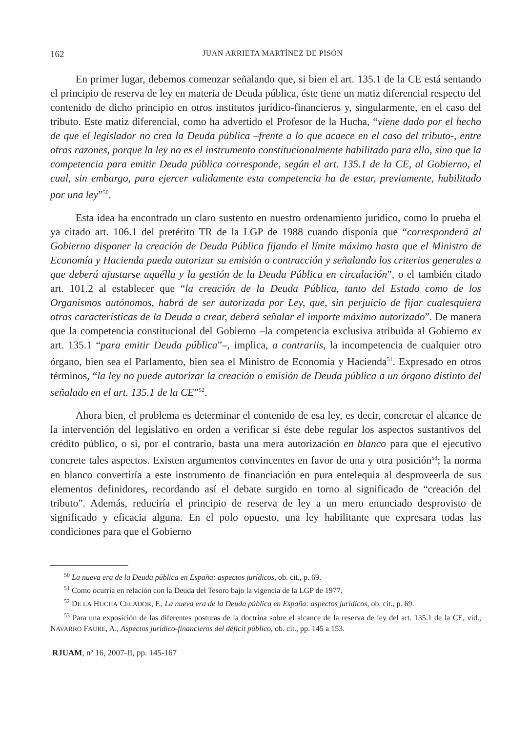162 JUAN ARRIETA MARTÍNEZ DE PISÓN
En primer lugar, debemos comenzar señalando que, si bien el art. 135.1 de la CE está sentando el principio de reserva de ley en materia de Deuda pública, éste tiene un matiz diferencial respecto del contenido de dicho principio en otros institutos jurídico-financieros y, singularmente, en el caso del tributo. Este matiz diferencial, como ha advertido el Profesor de la Hucha, “viene dado por el hecho de que el legislador no crea la Deuda pública –frente a lo que acaece en el caso del tributo-, entre otras razones, porque la ley no es el instrumento constitucionalmente habilitado para ello, sino que la competencia para emitir Deuda pública corresponde, según el art. 135.1 de la CE, al Gobierno, el cual, sin embargo, para ejercer validamente esta competencia ha de estar, previamente, habilitado por una ley”<sup>50</sup>.
Esta idea ha encontrado un claro sustento en nuestro ordenamiento jurídico, como lo prueba el ya citado art. 106.1 del pretérito TR de la LGP de 1988 cuando disponía que “corresponderá al Gobierno disponer la creación de Deuda Pública fijando el límite máximo hasta que el Ministro de Economía y Hacienda pueda autorizar su emisión o contracción y señalando los criterios generales a que deberá ajustarse aquélla y la gestión de la Deuda Pública en circulación”, o el también citado art. 101.2 al establecer que “la creación de la Deuda Pública, tanto del Estado como de los Organismos autónomos, habrá de ser autorizada por Ley, que, sin perjuicio de fijar cualesquiera otras características de la Deuda a crear, deberá señalar el importe máximo autorizado”. De manera que la competencia constitucional del Gobierno –la competencia exclusiva atribuida al Gobierno ex art. 135.1 “para emitir Deuda pública”–, implica, a contrariis, la incompetencia de cualquier otro órgano, bien sea el Parlamento, bien sea el Ministro de Economía y Hacienda<sup>51</sup>. Expresado en otros términos, “la ley no puede autorizar la creación o emisión de Deuda pública a un órgano distinto del señalado en el art. 135.1 de la CE”<sup>52</sup>.
Ahora bien, el problema es determinar el contenido de esa ley, es decir, concretar el alcance de la intervención del legislativo en orden a verificar si éste debe regular los aspectos sustantivos del crédito público, o si, por el contrario, basta una mera autorización en blanco para que el ejecutivo concrete tales aspectos. Existen argumentos convincentes en favor de una y otra posición<sup>53</sup>; la norma en blanco convertiría a este instrumento de financiación en pura entelequia al desproveerla de sus elementos definidores, recordando así el debate surgido en torno al significado de “creación del tributo”. Además, reduciría el principio de reserva de ley a un mero enunciado desprovisto de significado y eficacia alguna. En el polo opuesto, una ley habilitante que expresara todas las condiciones para que el Gobierno
<sup>50</sup> La nueva era de la Deuda pública en España: aspectos jurídicos, ob. cit., p. 69.
<sup>51</sup> Como ocurría en relación con la Deuda del Tesoro bajo la vigencia de la LGP de 1977.
<sup>52</sup> DE LA HUCHA CELADOR, F., La nueva era de la Deuda pública en España: aspectos jurídicos, ob. cit., p. 69.
<sup>53</sup> Para una exposición de las diferentes posturas de la doctrina sobre el alcance de la reserva de ley del art. 135.1 de la CE, vid., NAVARRO FAURE, A., Aspectos jurídico-financieros del déficit público, ob. cit., pp. 145 a 153.
RJUAM, nº 16, 2007-II, pp. 145-167